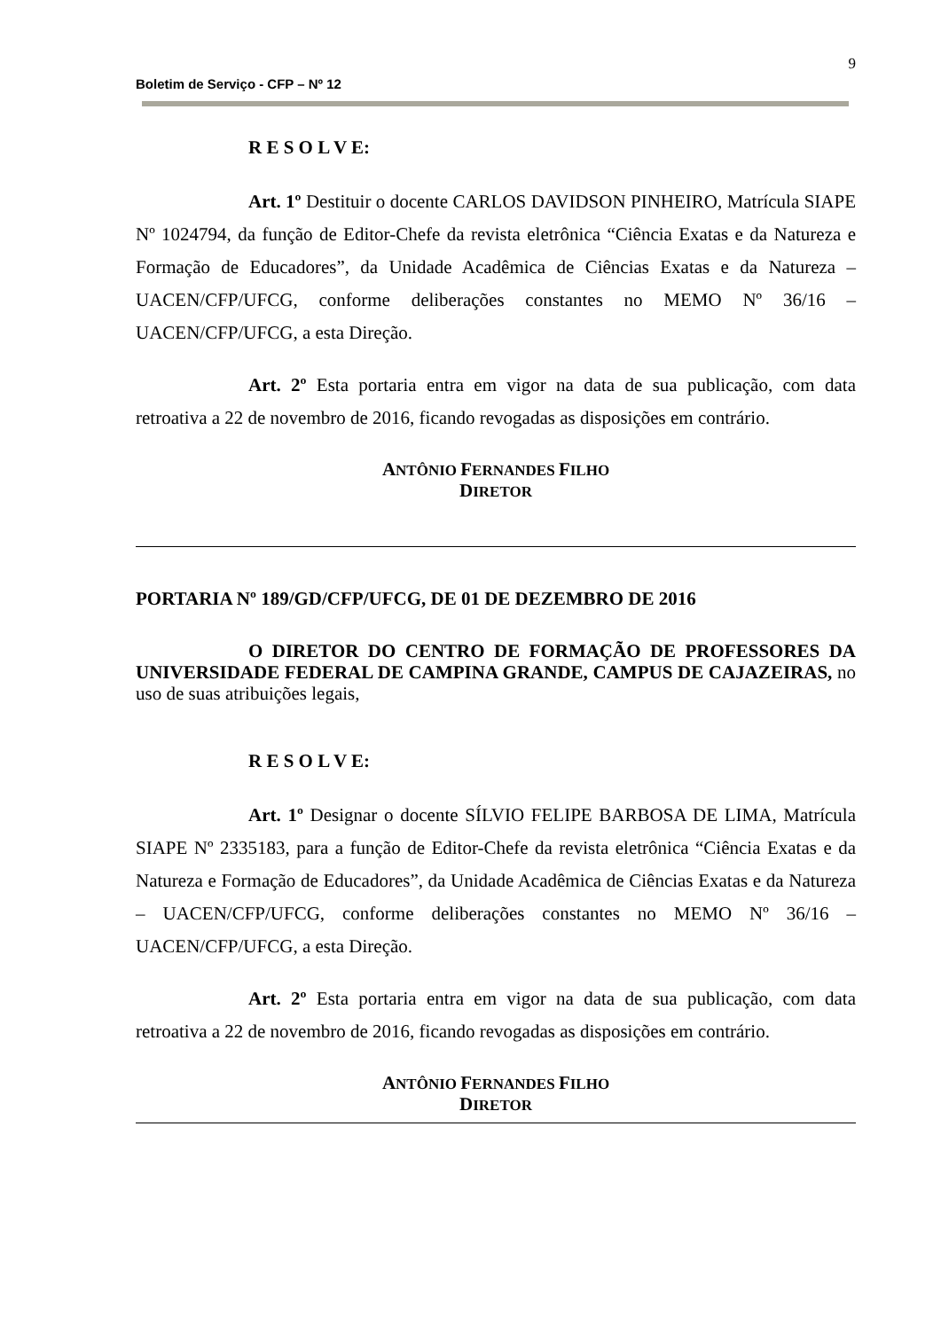9
Boletim de Serviço - CFP – Nº 12
R E S O L V E:
Art. 1º Destituir o docente CARLOS DAVIDSON PINHEIRO, Matrícula SIAPE Nº 1024794, da função de Editor-Chefe da revista eletrônica “Ciência Exatas e da Natureza e Formação de Educadores”, da Unidade Acadêmica de Ciências Exatas e da Natureza – UACEN/CFP/UFCG, conforme deliberações constantes no MEMO Nº 36/16 – UACEN/CFP/UFCG, a esta Direção.
Art. 2º Esta portaria entra em vigor na data de sua publicação, com data retroativa a 22 de novembro de 2016, ficando revogadas as disposições em contrário.
ANTÔNIO FERNANDES FILHO
DIRETOR
PORTARIA Nº 189/GD/CFP/UFCG, DE 01 DE DEZEMBRO DE 2016
O DIRETOR DO CENTRO DE FORMAÇÃO DE PROFESSORES DA UNIVERSIDADE FEDERAL DE CAMPINA GRANDE, CAMPUS DE CAJAZEIRAS, no uso de suas atribuições legais,
R E S O L V E:
Art. 1º Designar o docente SÍLVIO FELIPE BARBOSA DE LIMA, Matrícula SIAPE Nº 2335183, para a função de Editor-Chefe da revista eletrônica “Ciência Exatas e da Natureza e Formação de Educadores”, da Unidade Acadêmica de Ciências Exatas e da Natureza – UACEN/CFP/UFCG, conforme deliberações constantes no MEMO Nº 36/16 – UACEN/CFP/UFCG, a esta Direção.
Art. 2º Esta portaria entra em vigor na data de sua publicação, com data retroativa a 22 de novembro de 2016, ficando revogadas as disposições em contrário.
ANTÔNIO FERNANDES FILHO
DIRETOR